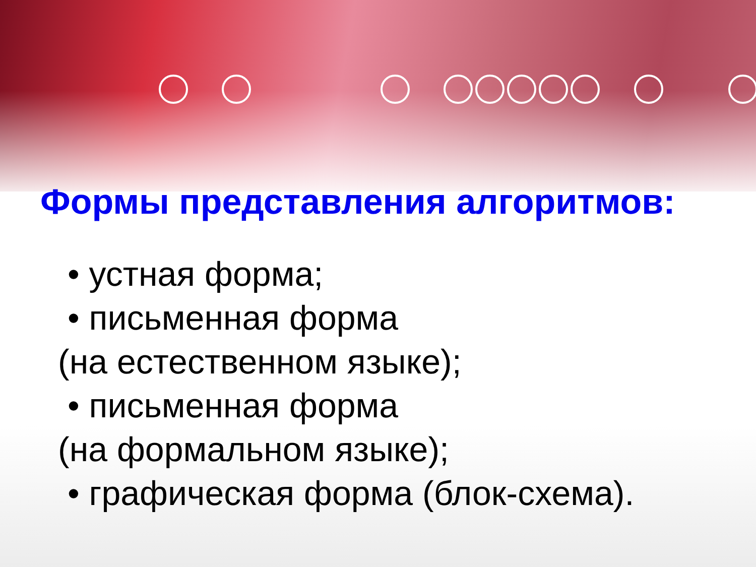Формы представления алгоритмов:
• устная форма;
• письменная форма
(на естественном языке);
• письменная форма
(на формальном языке);
• графическая форма (блок-схема).